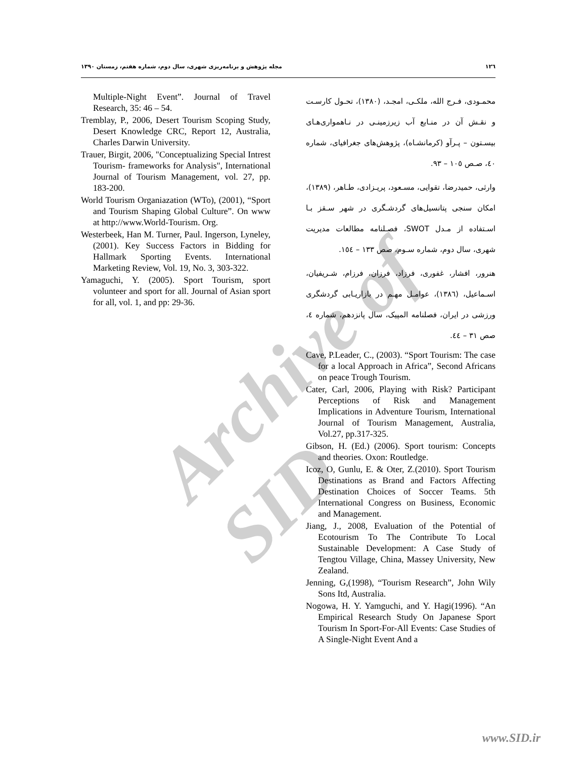Archive of SID
١٢٦ مجله پژوهش و برنامه‌ریزی شهری، سال دوم، شماره هفتم، زمستان ١٣٩٠
محمـودی، فـرج الله، ملکـی، امجـد، (١٣٨٠)، تحـول کارسـت و نقـش آن در منـابع آب زیرزمینـی در نـاهمواری‌هـای بیسـتون – پـرآو (کرمانشـاه)، پژوهش‌های جغرافیای، شماره ٤٠، صـص ١٠٥ – ٩٣.
وارثی، حمیدرضا، تقوایی، مسـعود، پریـزادی، طـاهر، (١٣٨٩)، امکان سنجی پتانسیل‌های گردشـگری در شهر سـقز بـا اسـتفاده از مـدل SWOT، فصـلنامه مطالعات مدیریت شهری، سال دوم، شماره سـوم، صص ١٣٣ – ١٥٤.
هنرور، افشار، غفوری، فرزاد، فرزان، فرزام، شـریفیان، اسـماعیل، (١٣٨٦)، عوامـل مهـم در بازاریـابی گردشگری ورزشی در ایران، فصلنامه المپیک، سال پانزدهم، شماره ٤، صص ٣١ – ٤٤.
Cave, P.Leader, C., (2003). “Sport Tourism: The case for a local Approach in Africa”, Second Africans on peace Trough Tourism.
Cater, Carl, 2006, Playing with Risk? Participant Perceptions of Risk and Management Implications in Adventure Tourism, International Journal of Tourism Management, Australia, Vol.27, pp.317-325.
Gibson, H. (Ed.) (2006). Sport tourism: Concepts and theories. Oxon: Routledge.
Icoz, O, Gunlu, E. & Oter, Z.(2010). Sport Tourism Destinations as Brand and Factors Affecting Destination Choices of Soccer Teams. 5th International Congress on Business, Economic and Management.
Jiang, J., 2008, Evaluation of the Potential of Ecotourism To The Contribute To Local Sustainable Development: A Case Study of Tengtou Village, China, Massey University, New Zealand.
Jenning, G,(1998), “Tourism Research”, John Wily Sons Itd, Australia.
Nogowa, H. Y. Yamguchi, and Y. Hagi(1996). “An Empirical Research Study On Japanese Sport Tourism In Sport-For-All Events: Case Studies of A Single-Night Event And a
Multiple-Night Event”. Journal of Travel Research, 35: 46 – 54.
Tremblay, P., 2006, Desert Tourism Scoping Study, Desert Knowledge CRC, Report 12, Australia, Charles Darwin University.
Trauer, Birgit, 2006, "Conceptualizing Special Intrest Tourism- frameworks for Analysis", International Journal of Tourism Management, vol. 27, pp. 183-200.
World Tourism Organiazation (WTo), (2001), “Sport and Tourism Shaping Global Culture”. On www at http://www.World-Tourism. Org.
Westerbeek, Han M. Turner, Paul. Ingerson, Lyneley, (2001). Key Success Factors in Bidding for Hallmark Sporting Events. International Marketing Review, Vol. 19, No. 3, 303-322.
Yamaguchi, Y. (2005). Sport Tourism, sport volunteer and sport for all. Journal of Asian sport for all, vol. 1, and pp: 29-36.
www.SID.ir